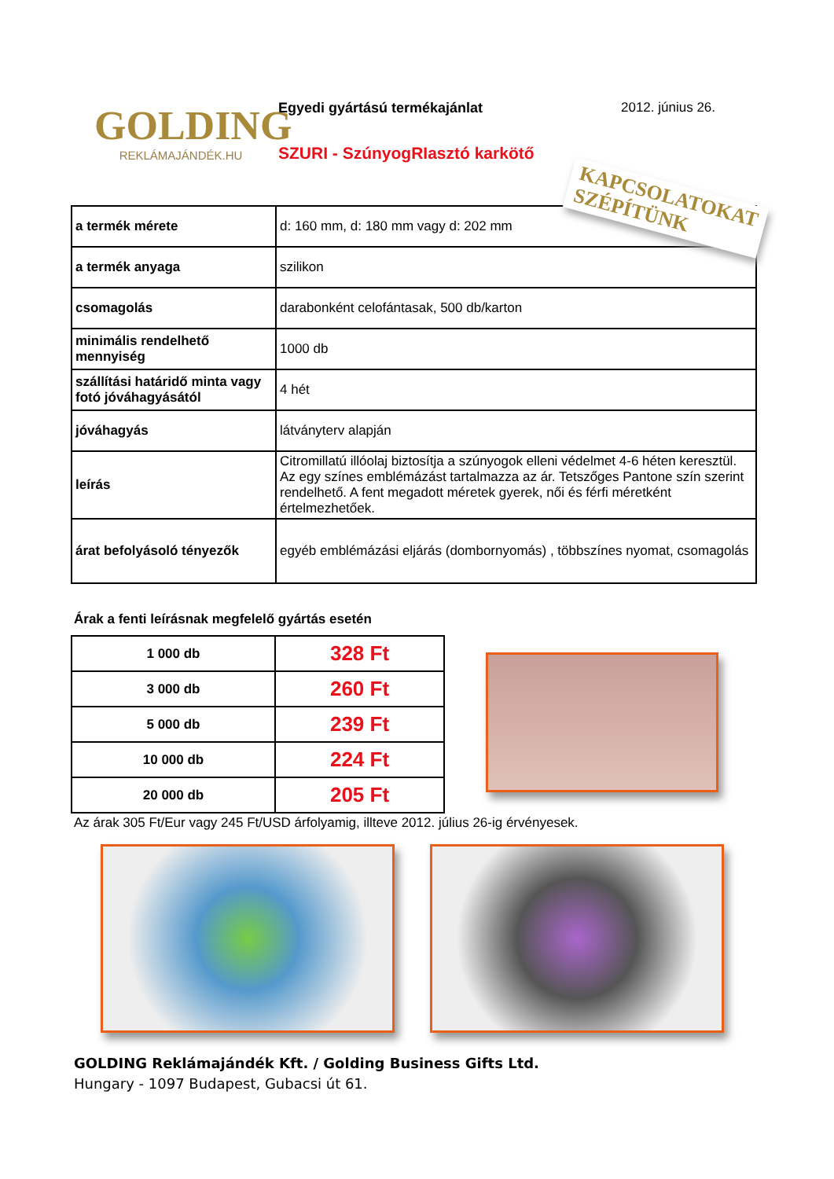GOLDING
REKLÁMAJÁNDÉK.HU
Egyedi gyártású termékajánlat 2012. június 26.
SZURI - SzúnyogRIasztó karkötő
| a termék mérete | d: 160 mm, d: 180 mm vagy d: 202 mm |
| a termék anyaga | szilikon |
| csomagolás | darabonként celofántasak, 500 db/karton |
| minimális rendelhető mennyiség | 1000 db |
| szállítási határidő minta vagy fotó jóváhagyásától | 4 hét |
| jóváhagyás | látványterv alapján |
| leírás | Citromillatú illóolaj biztosítja a szúnyogok elleni védelmet 4-6 héten keresztül. Az egy színes emblémázást tartalmazza az ár. Tetszőges Pantone szín szerint rendelhető. A fent megadott méretek gyerek, női és férfi méretként értelmezhetőek. |
| árat befolyásoló tényezők | egyéb emblémázási eljárás (dombornyomás) , többszínes nyomat, csomagolás |
KAPCSOLATOKAT
SZÉPÍTÜNK
Árak a fenti leírásnak megfelelő gyártás esetén
| 1 000 db | 328 Ft |
| 3 000 db | 260 Ft |
| 5 000 db | 239 Ft |
| 10 000 db | 224 Ft |
| 20 000 db | 205 Ft |
Az árak 305 Ft/Eur vagy 245 Ft/USD árfolyamig, illteve 2012. július 26-ig érvényesek.
GOLDING Reklámajándék Kft. / Golding Business Gifts Ltd.
Hungary - 1097 Budapest, Gubacsi út 61.